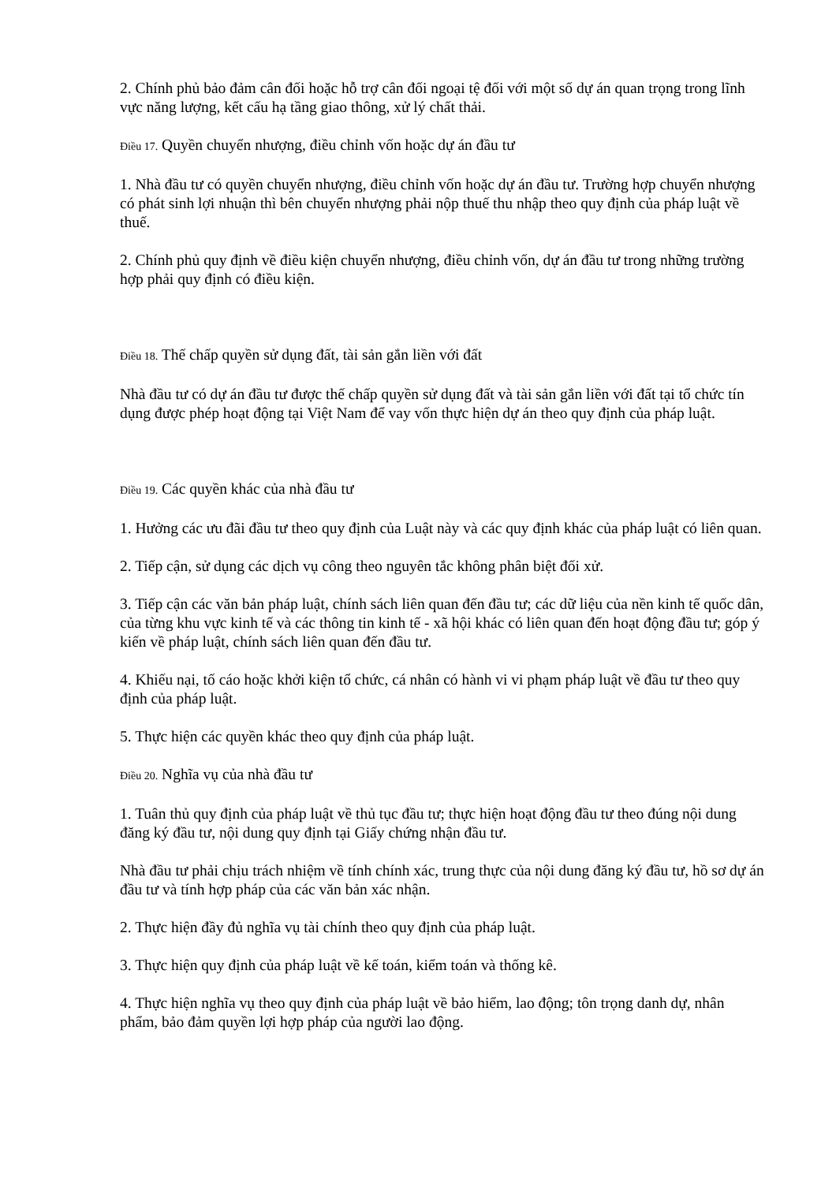2. Chính phủ bảo đảm cân đối hoặc hỗ trợ cân đối ngoại tệ đối với một số dự án quan trọng trong lĩnh vực năng lượng, kết cấu hạ tầng giao thông, xử lý chất thải.
Điều 17. Quyền chuyển nhượng, điều chỉnh vốn hoặc dự án đầu tư
1. Nhà đầu tư có quyền chuyển nhượng, điều chỉnh vốn hoặc dự án đầu tư. Trường hợp chuyển nhượng có phát sinh lợi nhuận thì bên chuyển nhượng phải nộp thuế thu nhập theo quy định của pháp luật về thuế.
2. Chính phủ quy định về điều kiện chuyển nhượng, điều chỉnh vốn, dự án đầu tư trong những trường hợp phải quy định có điều kiện.
Điều 18. Thế chấp quyền sử dụng đất, tài sản gắn liền với đất
Nhà đầu tư có dự án đầu tư được thế chấp quyền sử dụng đất và tài sản gắn liền với đất tại tổ chức tín dụng được phép hoạt động tại Việt Nam để vay vốn thực hiện dự án theo quy định của pháp luật.
Điều 19. Các quyền khác của nhà đầu tư
1. Hưởng các ưu đãi đầu tư theo quy định của Luật này và các quy định khác của pháp luật có liên quan.
2. Tiếp cận, sử dụng các dịch vụ công theo nguyên tắc không phân biệt đối xử.
3. Tiếp cận các văn bản pháp luật, chính sách liên quan đến đầu tư; các dữ liệu của nền kinh tế quốc dân, của từng khu vực kinh tế và các thông tin kinh tế - xã hội khác có liên quan đến hoạt động đầu tư; góp ý kiến về pháp luật, chính sách liên quan đến đầu tư.
4. Khiếu nại, tố cáo hoặc khởi kiện tổ chức, cá nhân có hành vi vi phạm pháp luật về đầu tư theo quy định của pháp luật.
5. Thực hiện các quyền khác theo quy định của pháp luật.
Điều 20. Nghĩa vụ của nhà đầu tư
1. Tuân thủ quy định của pháp luật về thủ tục đầu tư; thực hiện hoạt động đầu tư theo đúng nội dung đăng ký đầu tư, nội dung quy định tại Giấy chứng nhận đầu tư.
Nhà đầu tư phải chịu trách nhiệm về tính chính xác, trung thực của nội dung đăng ký đầu tư, hồ sơ dự án đầu tư và tính hợp pháp của các văn bản xác nhận.
2. Thực hiện đầy đủ nghĩa vụ tài chính theo quy định của pháp luật.
3. Thực hiện quy định của pháp luật về kế toán, kiểm toán và thống kê.
4. Thực hiện nghĩa vụ theo quy định của pháp luật về bảo hiểm, lao động; tôn trọng danh dự, nhân phẩm, bảo đảm quyền lợi hợp pháp của người lao động.